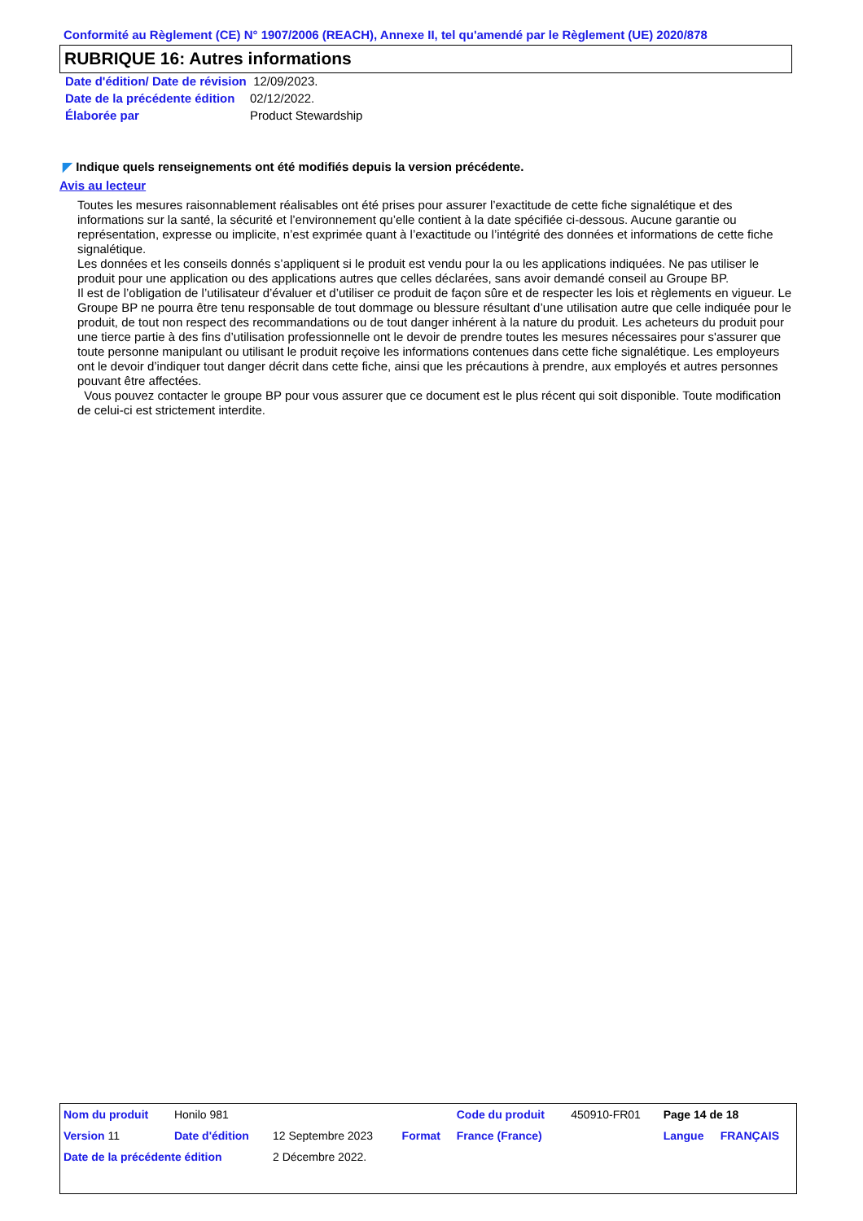Conformité au Règlement (CE) N° 1907/2006 (REACH), Annexe II, tel qu'amendé par le Règlement (UE) 2020/878
RUBRIQUE 16: Autres informations
| Date d'édition/ Date de révision | 12/09/2023. |
| Date de la précédente édition | 02/12/2022. |
| Élaborée par | Product Stewardship |
◤ Indique quels renseignements ont été modifiés depuis la version précédente.
Avis au lecteur
Toutes les mesures raisonnablement réalisables ont été prises pour assurer l’exactitude de cette fiche signalétique et des informations sur la santé, la sécurité et l’environnement qu’elle contient à la date spécifiée ci-dessous. Aucune garantie ou représentation, expresse ou implicite, n’est exprimée quant à l’exactitude ou l’intégrité des données et informations de cette fiche signalétique.
Les données et les conseils donnés s’appliquent si le produit est vendu pour la ou les applications indiquées. Ne pas utiliser le produit pour une application ou des applications autres que celles déclarées, sans avoir demandé conseil au Groupe BP.
Il est de l’obligation de l’utilisateur d’évaluer et d’utiliser ce produit de façon sûre et de respecter les lois et règlements en vigueur. Le Groupe BP ne pourra être tenu responsable de tout dommage ou blessure résultant d’une utilisation autre que celle indiquée pour le produit, de tout non respect des recommandations ou de tout danger inhérent à la nature du produit. Les acheteurs du produit pour une tierce partie à des fins d’utilisation professionnelle ont le devoir de prendre toutes les mesures nécessaires pour s'assurer que toute personne manipulant ou utilisant le produit reçoive les informations contenues dans cette fiche signalétique. Les employeurs ont le devoir d’indiquer tout danger décrit dans cette fiche, ainsi que les précautions à prendre, aux employés et autres personnes pouvant être affectées.
Vous pouvez contacter le groupe BP pour vous assurer que ce document est le plus récent qui soit disponible. Toute modification de celui-ci est strictement interdite.
| Nom du produit | Honilo 981 | | | Code du produit | 450910-FR01 | Page 14 de 18 | |
| Version 11 | Date d'édition | 12 Septembre 2023 | Format | France (France) | | Langue | FRANÇAIS |
| Date de la précédente édition | | 2 Décembre 2022. | | | | | |